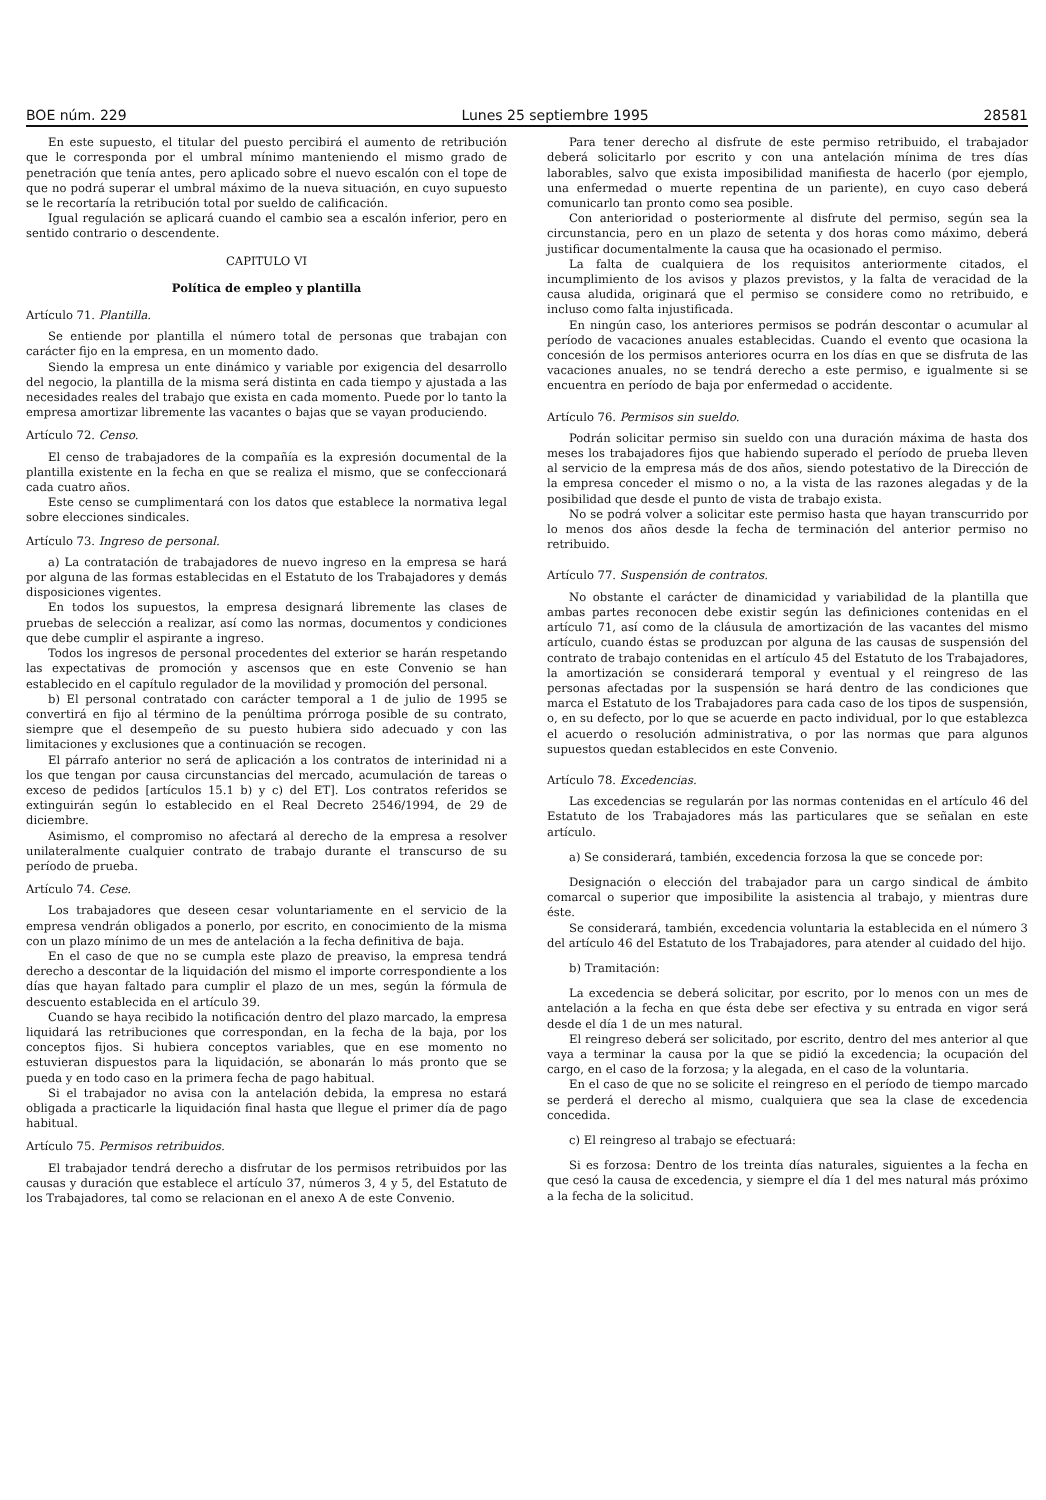BOE núm. 229 Lunes 25 septiembre 1995 28581
En este supuesto, el titular del puesto percibirá el aumento de retribución que le corresponda por el umbral mínimo manteniendo el mismo grado de penetración que tenía antes, pero aplicado sobre el nuevo escalón con el tope de que no podrá superar el umbral máximo de la nueva situación, en cuyo supuesto se le recortaría la retribución total por sueldo de calificación.
Igual regulación se aplicará cuando el cambio sea a escalón inferior, pero en sentido contrario o descendente.
CAPITULO VI
Política de empleo y plantilla
Artículo 71. Plantilla.
Se entiende por plantilla el número total de personas que trabajan con carácter fijo en la empresa, en un momento dado.
Siendo la empresa un ente dinámico y variable por exigencia del desarrollo del negocio, la plantilla de la misma será distinta en cada tiempo y ajustada a las necesidades reales del trabajo que exista en cada momento. Puede por lo tanto la empresa amortizar libremente las vacantes o bajas que se vayan produciendo.
Artículo 72. Censo.
El censo de trabajadores de la compañía es la expresión documental de la plantilla existente en la fecha en que se realiza el mismo, que se confeccionará cada cuatro años.
Este censo se cumplimentará con los datos que establece la normativa legal sobre elecciones sindicales.
Artículo 73. Ingreso de personal.
a) La contratación de trabajadores de nuevo ingreso en la empresa se hará por alguna de las formas establecidas en el Estatuto de los Trabajadores y demás disposiciones vigentes.
En todos los supuestos, la empresa designará libremente las clases de pruebas de selección a realizar, así como las normas, documentos y condiciones que debe cumplir el aspirante a ingreso.
Todos los ingresos de personal procedentes del exterior se harán respetando las expectativas de promoción y ascensos que en este Convenio se han establecido en el capítulo regulador de la movilidad y promoción del personal.
b) El personal contratado con carácter temporal a 1 de julio de 1995 se convertirá en fijo al término de la penúltima prórroga posible de su contrato, siempre que el desempeño de su puesto hubiera sido adecuado y con las limitaciones y exclusiones que a continuación se recogen.
El párrafo anterior no será de aplicación a los contratos de interinidad ni a los que tengan por causa circunstancias del mercado, acumulación de tareas o exceso de pedidos [artículos 15.1 b) y c) del ET]. Los contratos referidos se extinguirán según lo establecido en el Real Decreto 2546/1994, de 29 de diciembre.
Asimismo, el compromiso no afectará al derecho de la empresa a resolver unilateralmente cualquier contrato de trabajo durante el transcurso de su período de prueba.
Artículo 74. Cese.
Los trabajadores que deseen cesar voluntariamente en el servicio de la empresa vendrán obligados a ponerlo, por escrito, en conocimiento de la misma con un plazo mínimo de un mes de antelación a la fecha definitiva de baja.
En el caso de que no se cumpla este plazo de preaviso, la empresa tendrá derecho a descontar de la liquidación del mismo el importe correspondiente a los días que hayan faltado para cumplir el plazo de un mes, según la fórmula de descuento establecida en el artículo 39.
Cuando se haya recibido la notificación dentro del plazo marcado, la empresa liquidará las retribuciones que correspondan, en la fecha de la baja, por los conceptos fijos. Si hubiera conceptos variables, que en ese momento no estuvieran dispuestos para la liquidación, se abonarán lo más pronto que se pueda y en todo caso en la primera fecha de pago habitual.
Si el trabajador no avisa con la antelación debida, la empresa no estará obligada a practicarle la liquidación final hasta que llegue el primer día de pago habitual.
Artículo 75. Permisos retribuidos.
El trabajador tendrá derecho a disfrutar de los permisos retribuidos por las causas y duración que establece el artículo 37, números 3, 4 y 5, del Estatuto de los Trabajadores, tal como se relacionan en el anexo A de este Convenio.
Para tener derecho al disfrute de este permiso retribuido, el trabajador deberá solicitarlo por escrito y con una antelación mínima de tres días laborables, salvo que exista imposibilidad manifiesta de hacerlo (por ejemplo, una enfermedad o muerte repentina de un pariente), en cuyo caso deberá comunicarlo tan pronto como sea posible.
Con anterioridad o posteriormente al disfrute del permiso, según sea la circunstancia, pero en un plazo de setenta y dos horas como máximo, deberá justificar documentalmente la causa que ha ocasionado el permiso.
La falta de cualquiera de los requisitos anteriormente citados, el incumplimiento de los avisos y plazos previstos, y la falta de veracidad de la causa aludida, originará que el permiso se considere como no retribuido, e incluso como falta injustificada.
En ningún caso, los anteriores permisos se podrán descontar o acumular al período de vacaciones anuales establecidas. Cuando el evento que ocasiona la concesión de los permisos anteriores ocurra en los días en que se disfruta de las vacaciones anuales, no se tendrá derecho a este permiso, e igualmente si se encuentra en período de baja por enfermedad o accidente.
Artículo 76. Permisos sin sueldo.
Podrán solicitar permiso sin sueldo con una duración máxima de hasta dos meses los trabajadores fijos que habiendo superado el período de prueba lleven al servicio de la empresa más de dos años, siendo potestativo de la Dirección de la empresa conceder el mismo o no, a la vista de las razones alegadas y de la posibilidad que desde el punto de vista de trabajo exista.
No se podrá volver a solicitar este permiso hasta que hayan transcurrido por lo menos dos años desde la fecha de terminación del anterior permiso no retribuido.
Artículo 77. Suspensión de contratos.
No obstante el carácter de dinamicidad y variabilidad de la plantilla que ambas partes reconocen debe existir según las definiciones contenidas en el artículo 71, así como de la cláusula de amortización de las vacantes del mismo artículo, cuando éstas se produzcan por alguna de las causas de suspensión del contrato de trabajo contenidas en el artículo 45 del Estatuto de los Trabajadores, la amortización se considerará temporal y eventual y el reingreso de las personas afectadas por la suspensión se hará dentro de las condiciones que marca el Estatuto de los Trabajadores para cada caso de los tipos de suspensión, o, en su defecto, por lo que se acuerde en pacto individual, por lo que establezca el acuerdo o resolución administrativa, o por las normas que para algunos supuestos quedan establecidos en este Convenio.
Artículo 78. Excedencias.
Las excedencias se regularán por las normas contenidas en el artículo 46 del Estatuto de los Trabajadores más las particulares que se señalan en este artículo.
a) Se considerará, también, excedencia forzosa la que se concede por:
Designación o elección del trabajador para un cargo sindical de ámbito comarcal o superior que imposibilite la asistencia al trabajo, y mientras dure éste.
Se considerará, también, excedencia voluntaria la establecida en el número 3 del artículo 46 del Estatuto de los Trabajadores, para atender al cuidado del hijo.
b) Tramitación:
La excedencia se deberá solicitar, por escrito, por lo menos con un mes de antelación a la fecha en que ésta debe ser efectiva y su entrada en vigor será desde el día 1 de un mes natural.
El reingreso deberá ser solicitado, por escrito, dentro del mes anterior al que vaya a terminar la causa por la que se pidió la excedencia; la ocupación del cargo, en el caso de la forzosa; y la alegada, en el caso de la voluntaria.
En el caso de que no se solicite el reingreso en el período de tiempo marcado se perderá el derecho al mismo, cualquiera que sea la clase de excedencia concedida.
c) El reingreso al trabajo se efectuará:
Si es forzosa: Dentro de los treinta días naturales, siguientes a la fecha en que cesó la causa de excedencia, y siempre el día 1 del mes natural más próximo a la fecha de la solicitud.